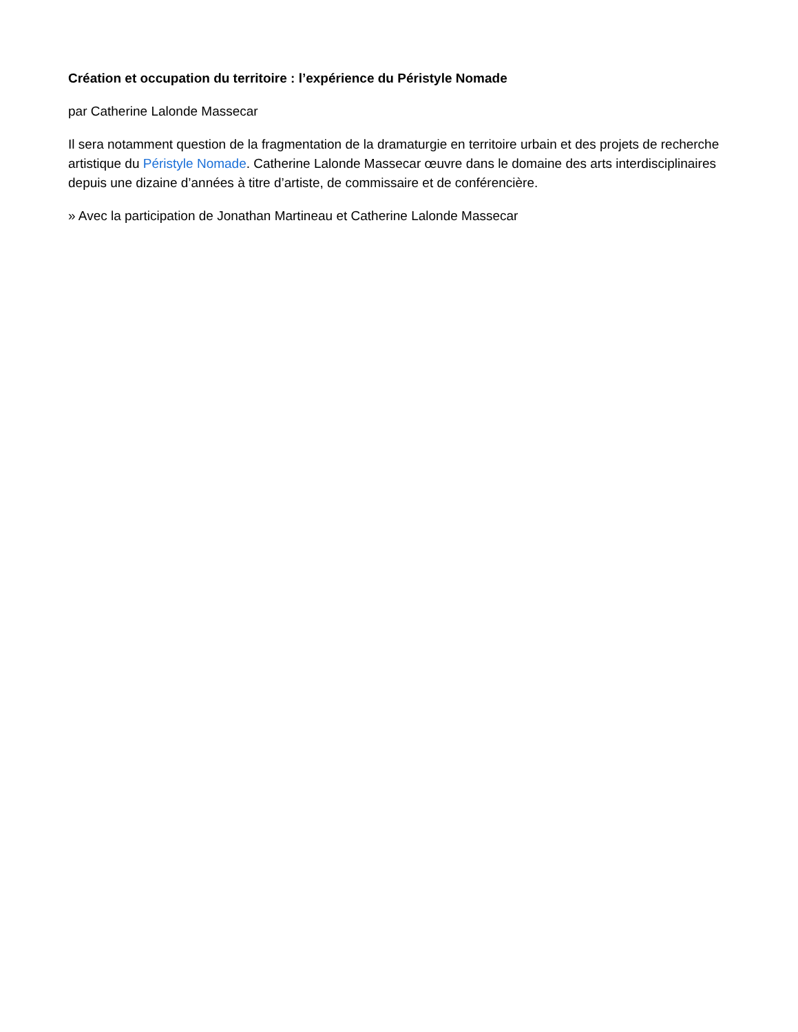Création et occupation du territoire : l’expérience du Péristyle Nomade
par Catherine Lalonde Massecar
Il sera notamment question de la fragmentation de la dramaturgie en territoire urbain et des projets de recherche artistique du Péristyle Nomade. Catherine Lalonde Massecar œuvre dans le domaine des arts interdisciplinaires depuis une dizaine d’années à titre d’artiste, de commissaire et de conférencière.
» Avec la participation de Jonathan Martineau et Catherine Lalonde Massecar